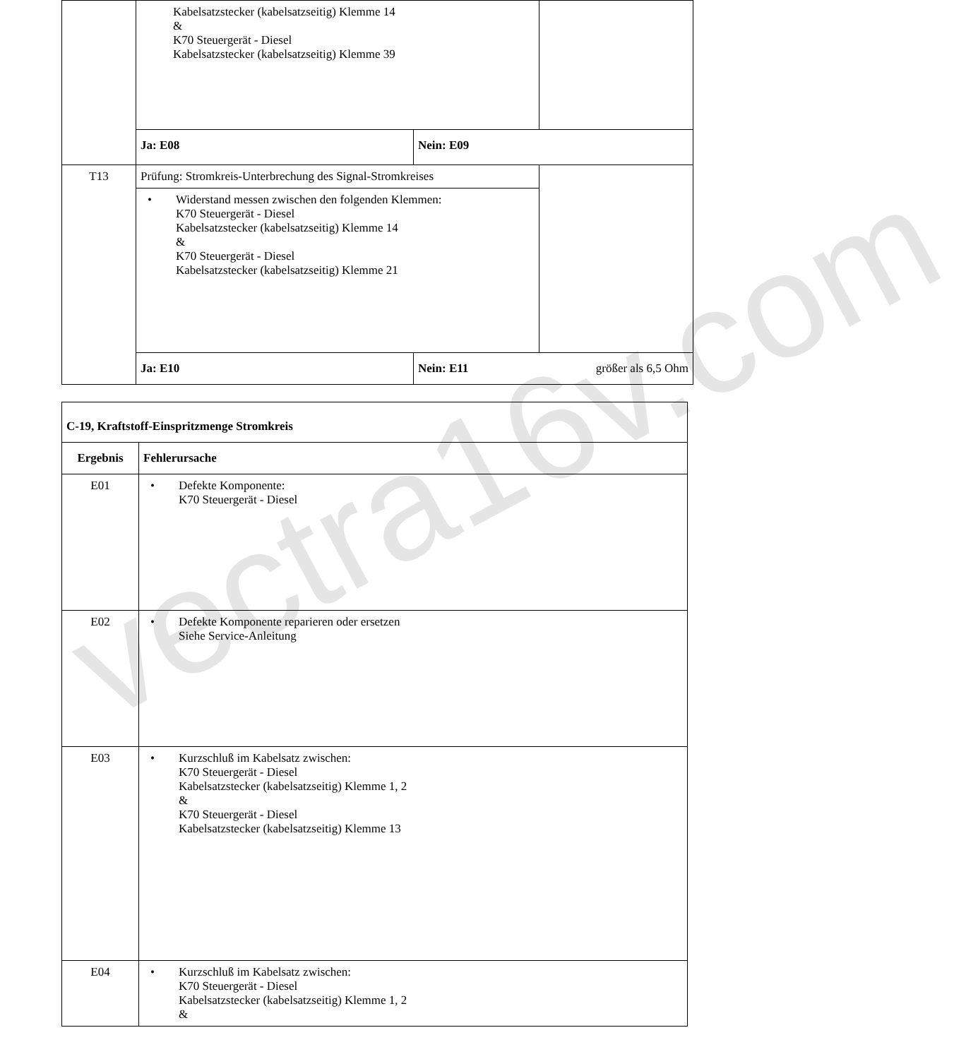| | Kabelsatzstecker (kabelsatzseitig) Klemme 14 & K70 Steuergerät - Diesel Kabelsatzstecker (kabelsatzseitig) Klemme 39 | | |
| | Ja: E08 | Nein: E09 | |
| T13 | Prüfung: Stromkreis-Unterbrechung des Signal-Stromkreises | | |
| | • Widerstand messen zwischen den folgenden Klemmen: K70 Steuergerät - Diesel Kabelsatzstecker (kabelsatzseitig) Klemme 14 & K70 Steuergerät - Diesel Kabelsatzstecker (kabelsatzseitig) Klemme 21 | | |
| | Ja: E10 | Nein: E11 größer als 6,5 Ohm | |
| C-19, Kraftstoff-Einspritzmenge Stromkreis | |
| --- | --- |
| Ergebnis | Fehlerursache |
| E01 | • Defekte Komponente: K70 Steuergerät - Diesel |
| E02 | • Defekte Komponente reparieren oder ersetzen Siehe Service-Anleitung |
| E03 | • Kurzschluß im Kabelsatz zwischen: K70 Steuergerät - Diesel Kabelsatzstecker (kabelsatzseitig) Klemme 1, 2 & K70 Steuergerät - Diesel Kabelsatzstecker (kabelsatzseitig) Klemme 13 |
| E04 | • Kurzschluß im Kabelsatz zwischen: K70 Steuergerät - Diesel Kabelsatzstecker (kabelsatzseitig) Klemme 1, 2 & |
vectra16v.com